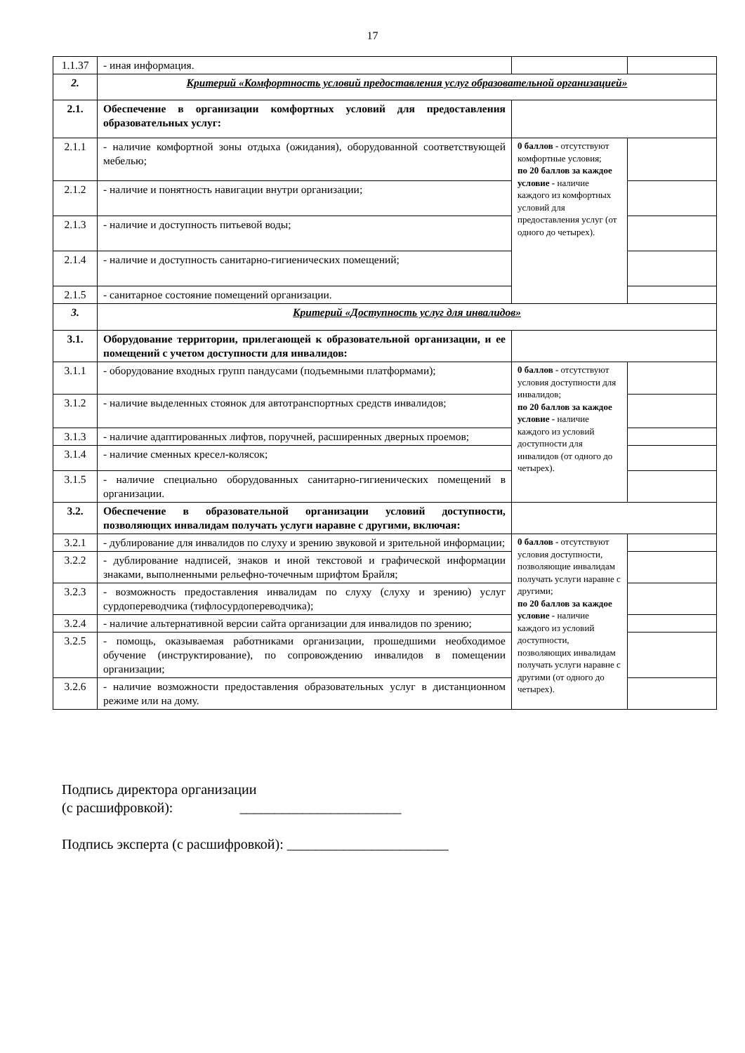17
| 1.1.37 | - иная информация. | | |
| 2. | Критерий «Комфортность условий предоставления услуг образовательной организацией» | | |
| 2.1. | Обеспечение в организации комфортных условий для предоставления образовательных услуг: | | |
| 2.1.1 | - наличие комфортной зоны отдыха (ожидания), оборудованной соответствующей мебелью; | 0 баллов - отсутствуют комфортные условия; по 20 баллов за каждое условие - наличие каждого из комфортных условий для предоставления услуг (от одного до четырех). | |
| 2.1.2 | - наличие и понятность навигации внутри организации; | | |
| 2.1.3 | - наличие и доступность питьевой воды; | | |
| 2.1.4 | - наличие и доступность санитарно-гигиенических помещений; | | |
| 2.1.5 | - санитарное состояние помещений организации. | | |
| 3. | Критерий «Доступность услуг для инвалидов» | | |
| 3.1. | Оборудование территории, прилегающей к образовательной организации, и ее помещений с учетом доступности для инвалидов: | | |
| 3.1.1 | - оборудование входных групп пандусами (подъемными платформами); | 0 баллов - отсутствуют условия доступности для инвалидов; по 20 баллов за каждое условие - наличие каждого из условий доступности для инвалидов (от одного до четырех). | |
| 3.1.2 | - наличие выделенных стоянок для автотранспортных средств инвалидов; | | |
| 3.1.3 | - наличие адаптированных лифтов, поручней, расширенных дверных проемов; | | |
| 3.1.4 | - наличие сменных кресел-колясок; | | |
| 3.1.5 | - наличие специально оборудованных санитарно-гигиенических помещений в организации. | | |
| 3.2. | Обеспечение в образовательной организации условий доступности, позволяющих инвалидам получать услуги наравне с другими, включая: | | |
| 3.2.1 | - дублирование для инвалидов по слуху и зрению звуковой и зрительной информации; | 0 баллов - отсутствуют условия доступности, позволяющие инвалидам получать услуги наравне с другими; по 20 баллов за каждое условие - наличие каждого из условий доступности, позволяющих инвалидам получать услуги наравне с другими (от одного до четырех). | |
| 3.2.2 | - дублирование надписей, знаков и иной текстовой и графической информации знаками, выполненными рельефно-точечным шрифтом Брайля; | | |
| 3.2.3 | - возможность предоставления инвалидам по слуху (слуху и зрению) услуг сурдопереводчика (тифлосурдопереводчика); | | |
| 3.2.4 | - наличие альтернативной версии сайта организации для инвалидов по зрению; | | |
| 3.2.5 | - помощь, оказываемая работниками организации, прошедшими необходимое обучение (инструктирование), по сопровождению инвалидов в помещении организации; | | |
| 3.2.6 | - наличие возможности предоставления образовательных услуг в дистанционном режиме или на дому. | | |
Подпись директора организации
(с расшифровкой): _______________________
Подпись эксперта (с расшифровкой): _______________________